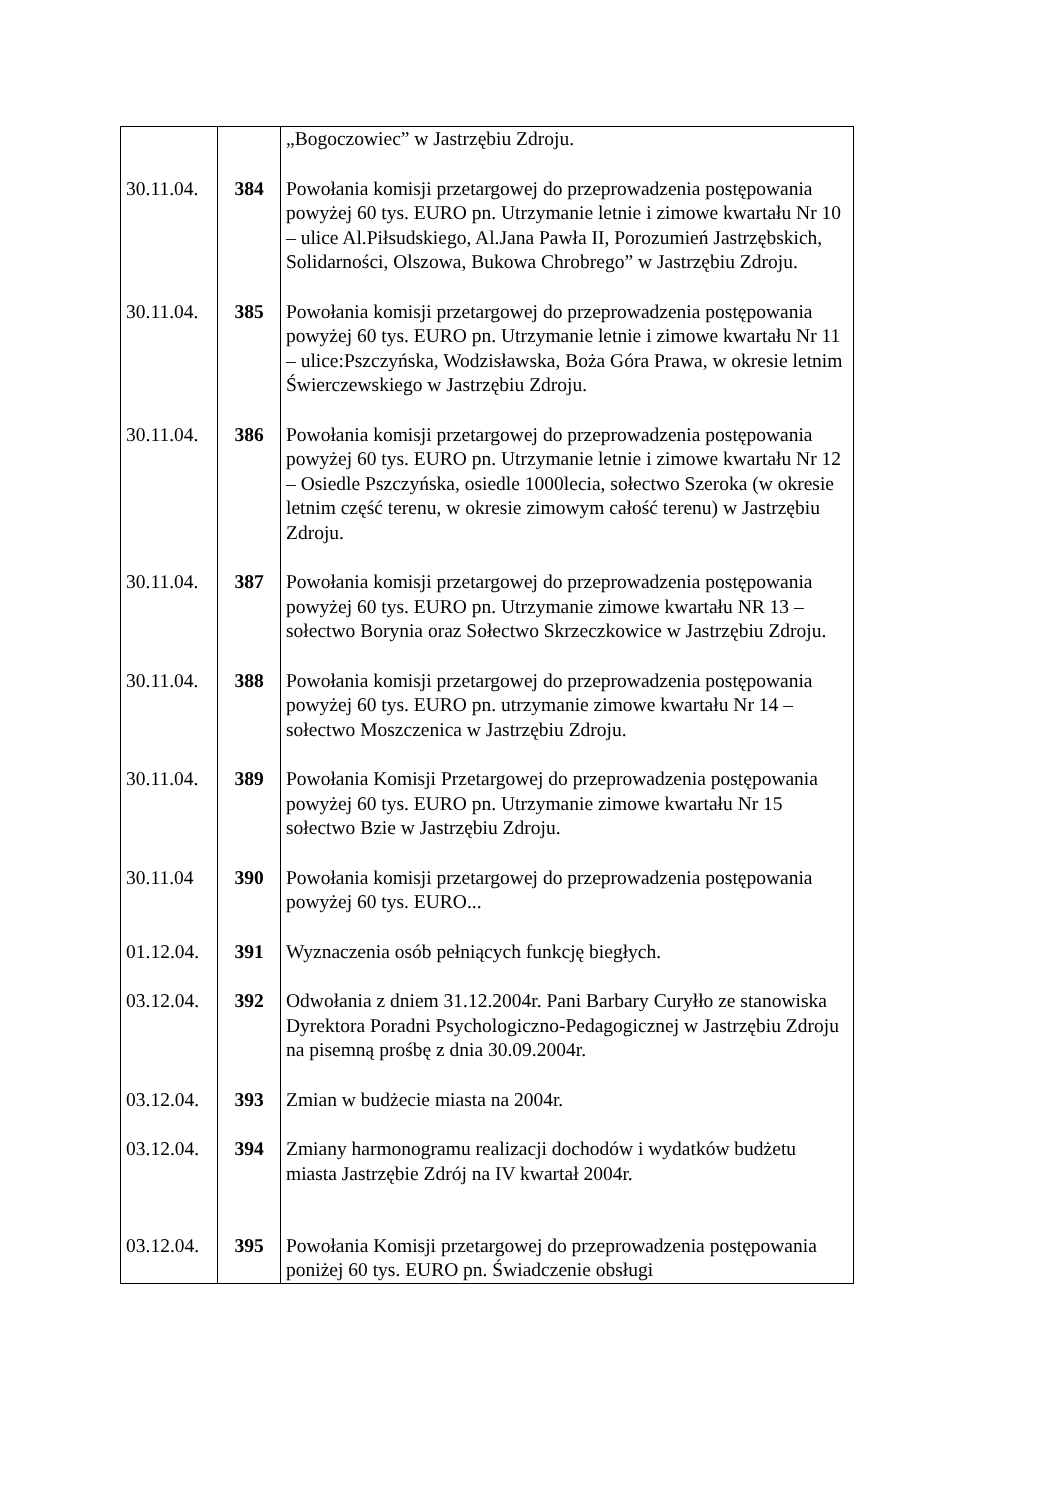| | | „Bogoczowiec” w Jastrzębiu Zdroju. |
| 30.11.04. | 384 | Powołania komisji przetargowej do przeprowadzenia postępowania powyżej 60 tys. EURO pn. Utrzymanie letnie i zimowe kwartału Nr 10 – ulice Al.Piłsudskiego, Al.Jana Pawła II, Porozumień Jastrzębskich, Solidarności, Olszowa, Bukowa Chrobrego” w Jastrzębiu Zdroju. |
| 30.11.04. | 385 | Powołania komisji przetargowej do przeprowadzenia postępowania powyżej 60 tys. EURO pn. Utrzymanie letnie i zimowe kwartału Nr 11 – ulice:Pszczyńska, Wodzisławska, Boża Góra Prawa, w okresie letnim Świerczewskiego w Jastrzębiu Zdroju. |
| 30.11.04. | 386 | Powołania komisji przetargowej do przeprowadzenia postępowania powyżej 60 tys. EURO pn. Utrzymanie letnie i zimowe kwartału Nr 12 – Osiedle Pszczyńska, osiedle 1000lecia, sołectwo Szeroka (w okresie letnim część terenu, w okresie zimowym całość terenu) w Jastrzębiu Zdroju. |
| 30.11.04. | 387 | Powołania komisji przetargowej do przeprowadzenia postępowania powyżej 60 tys. EURO pn. Utrzymanie zimowe kwartału NR 13 – sołectwo Borynia oraz Sołectwo Skrzeczkowice w Jastrzębiu Zdroju. |
| 30.11.04. | 388 | Powołania komisji przetargowej do przeprowadzenia postępowania powyżej 60 tys. EURO pn. utrzymanie zimowe kwartału Nr 14 – sołectwo Moszczenica w Jastrzębiu Zdroju. |
| 30.11.04. | 389 | Powołania Komisji Przetargowej do przeprowadzenia postępowania powyżej 60 tys. EURO pn. Utrzymanie zimowe kwartału Nr 15 sołectwo Bzie w Jastrzębiu Zdroju. |
| 30.11.04 | 390 | Powołania komisji przetargowej do przeprowadzenia postępowania powyżej 60 tys. EURO... |
| 01.12.04. | 391 | Wyznaczenia osób pełniących funkcję biegłych. |
| 03.12.04. | 392 | Odwołania z dniem 31.12.2004r. Pani Barbary Curyłło ze stanowiska Dyrektora Poradni Psychologiczno-Pedagogicznej w Jastrzębiu Zdroju na pisemną prośbę z dnia 30.09.2004r. |
| 03.12.04. | 393 | Zmian w budżecie miasta na 2004r. |
| 03.12.04. | 394 | Zmiany harmonogramu realizacji dochodów i wydatków budżetu miasta Jastrzębie Zdrój na IV kwartał 2004r. |
| 03.12.04. | 395 | Powołania Komisji przetargowej do przeprowadzenia postępowania poniżej 60 tys. EURO pn. Świadczenie obsługi |